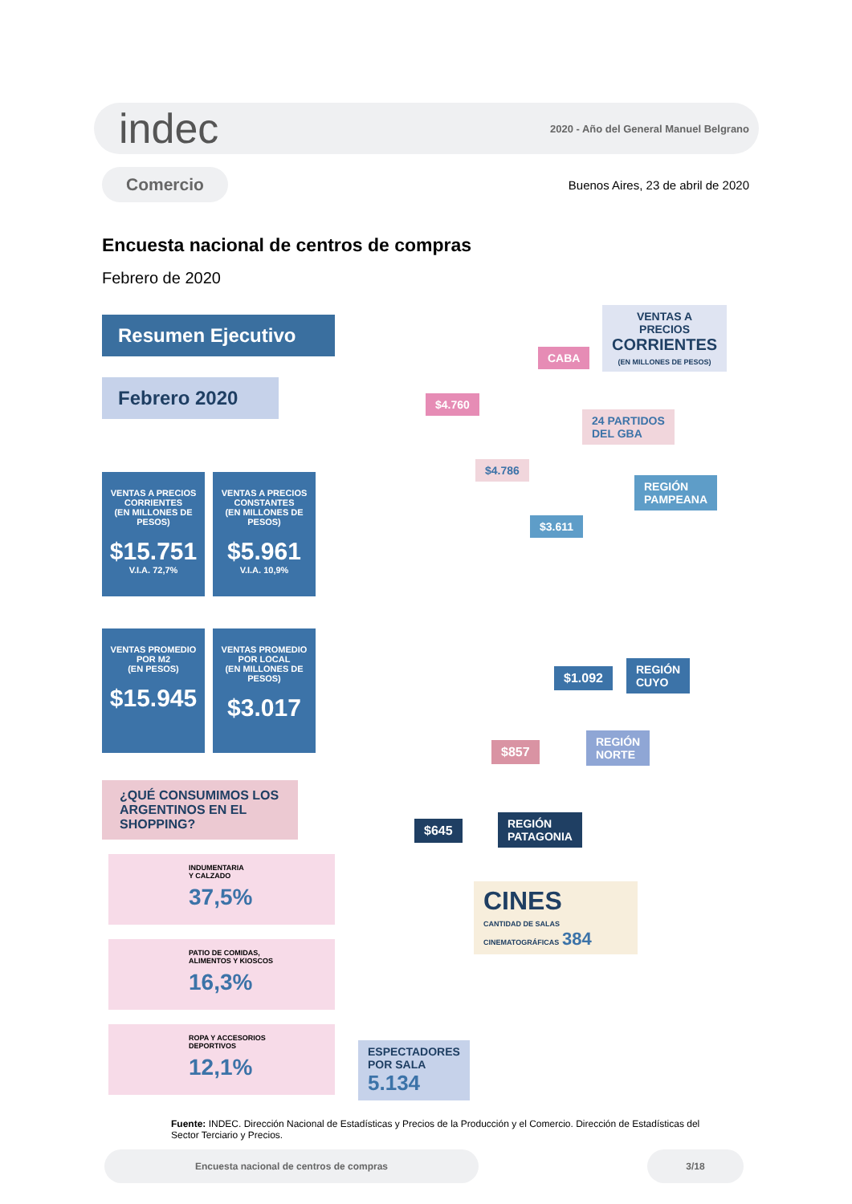indec 2020 - Año del General Manuel Belgrano
Comercio Buenos Aires, 23 de abril de 2020
Encuesta nacional de centros de compras
Febrero de 2020
Resumen Ejecutivo
Febrero 2020
VENTAS A PRECIOS
CORRIENTES
(EN MILLONES DE PESOS) $15.751 V.I.A. 72,7%
VENTAS A PRECIOS
CONSTANTES
(EN MILLONES DE PESOS) $5.961 V.I.A. 10,9%
VENTAS PROMEDIO
POR M2
(EN PESOS) $15.945
VENTAS PROMEDIO
POR LOCAL
(EN MILLONES DE PESOS) $3.017
¿QUÉ CONSUMIMOS LOS ARGENTINOS EN EL SHOPPING?
INDUMENTARIA
Y CALZADO
37,5%
PATIO DE COMIDAS,
ALIMENTOS Y KIOSCOS
16,3%
ROPA Y ACCESORIOS
DEPORTIVOS
12,1%
VENTAS A PRECIOS
CORRIENTES
(EN MILLONES DE PESOS)
CABA
$4.760
24 PARTIDOS
DEL GBA
$4.786
REGIÓN
PAMPEANA
$3.611
$1.092
REGIÓN
CUYO
$857
REGIÓN
NORTE
$645
REGIÓN
PATAGONIA
CINES
CANTIDAD DE SALAS CINEMATOGRÁFICAS 384
ESPECTADORES
POR SALA
5.134
Fuente: INDEC. Dirección Nacional de Estadísticas y Precios de la Producción y el Comercio. Dirección de Estadísticas del Sector Terciario y Precios.
Encuesta nacional de centros de compras 3/18